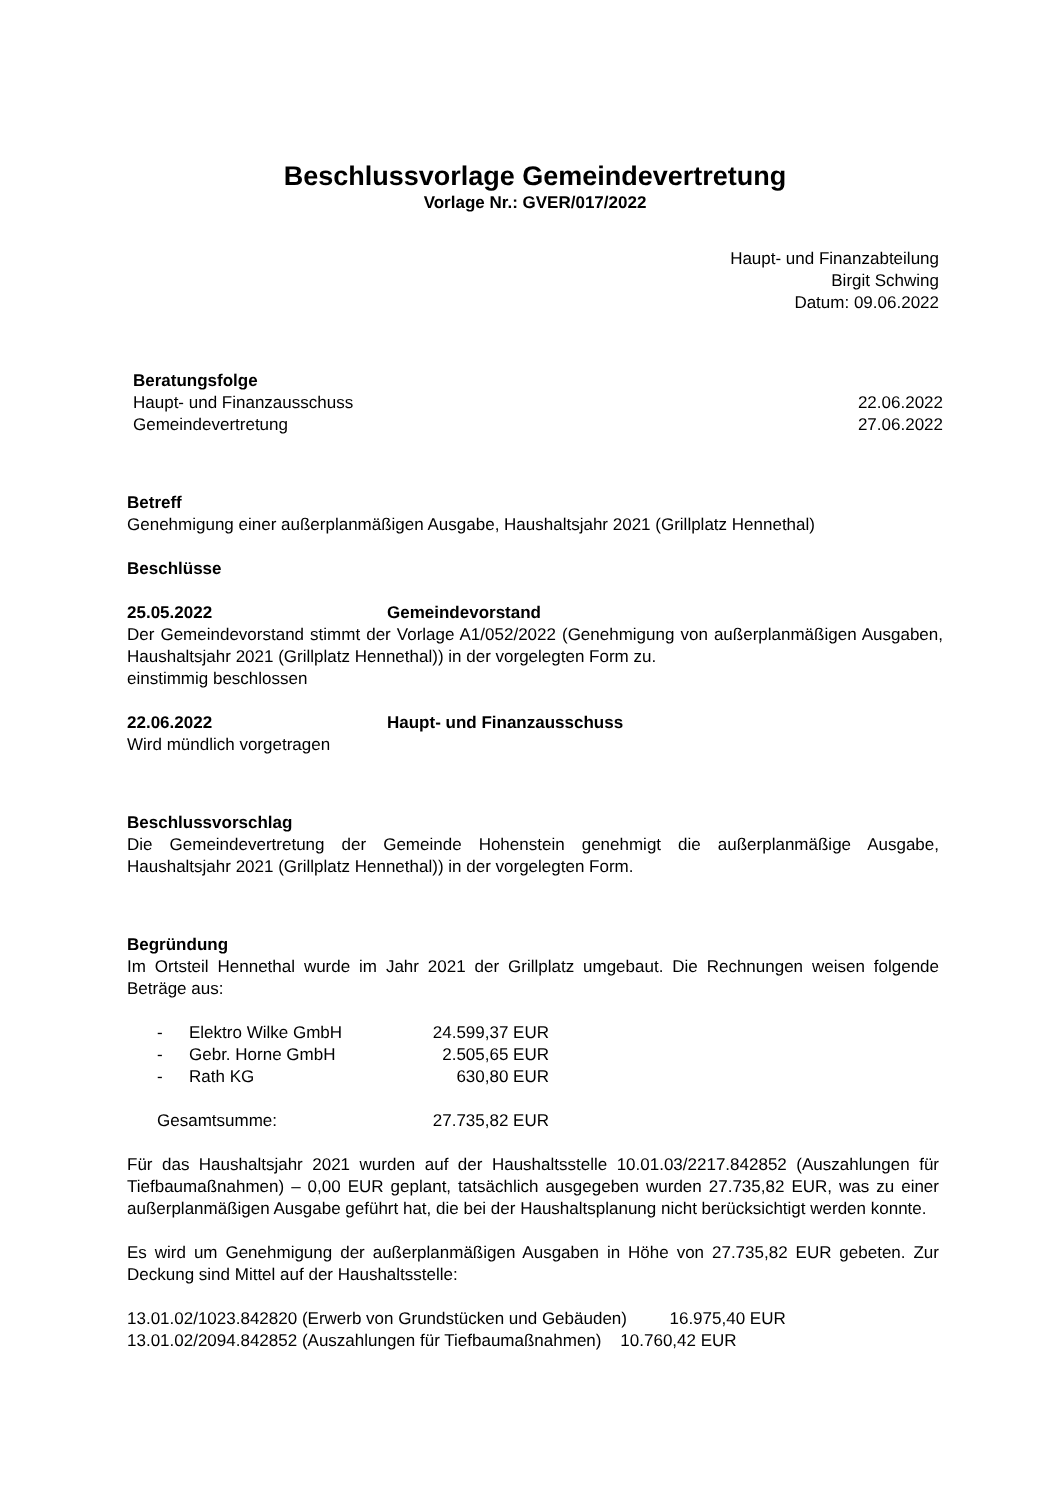Beschlussvorlage Gemeindevertretung
Vorlage Nr.: GVER/017/2022
Haupt- und Finanzabteilung
Birgit Schwing
Datum: 09.06.2022
Beratungsfolge
Haupt- und Finanzausschuss 22.06.2022
Gemeindevertretung 27.06.2022
Betreff
Genehmigung einer außerplanmäßigen Ausgabe, Haushaltsjahr 2021 (Grillplatz Hennethal)
Beschlüsse
25.05.2022 Gemeindevorstand
Der Gemeindevorstand stimmt der Vorlage A1/052/2022 (Genehmigung von außerplanmäßigen Ausgaben, Haushaltsjahr 2021 (Grillplatz Hennethal)) in der vorgelegten Form zu.
einstimmig beschlossen
22.06.2022 Haupt- und Finanzausschuss
Wird mündlich vorgetragen
Beschlussvorschlag
Die Gemeindevertretung der Gemeinde Hohenstein genehmigt die außerplanmäßige Ausgabe, Haushaltsjahr 2021 (Grillplatz Hennethal)) in der vorgelegten Form.
Begründung
Im Ortsteil Hennethal wurde im Jahr 2021 der Grillplatz umgebaut. Die Rechnungen weisen folgende Beträge aus:
| - | Elektro Wilke GmbH | 24.599,37 EUR |
| - | Gebr. Horne GmbH | 2.505,65 EUR |
| - | Rath KG | 630,80 EUR |
| Gesamtsumme: | | 27.735,82 EUR |
Für das Haushaltsjahr 2021 wurden auf der Haushaltsstelle 10.01.03/2217.842852 (Auszahlungen für Tiefbaumaßnahmen) – 0,00 EUR geplant, tatsächlich ausgegeben wurden 27.735,82 EUR, was zu einer außerplanmäßigen Ausgabe geführt hat, die bei der Haushaltsplanung nicht berücksichtigt werden konnte.
Es wird um Genehmigung der außerplanmäßigen Ausgaben in Höhe von 27.735,82 EUR gebeten. Zur Deckung sind Mittel auf der Haushaltsstelle:
13.01.02/1023.842820 (Erwerb von Grundstücken und Gebäuden) 16.975,40 EUR
13.01.02/2094.842852 (Auszahlungen für Tiefbaumaßnahmen) 10.760,42 EUR